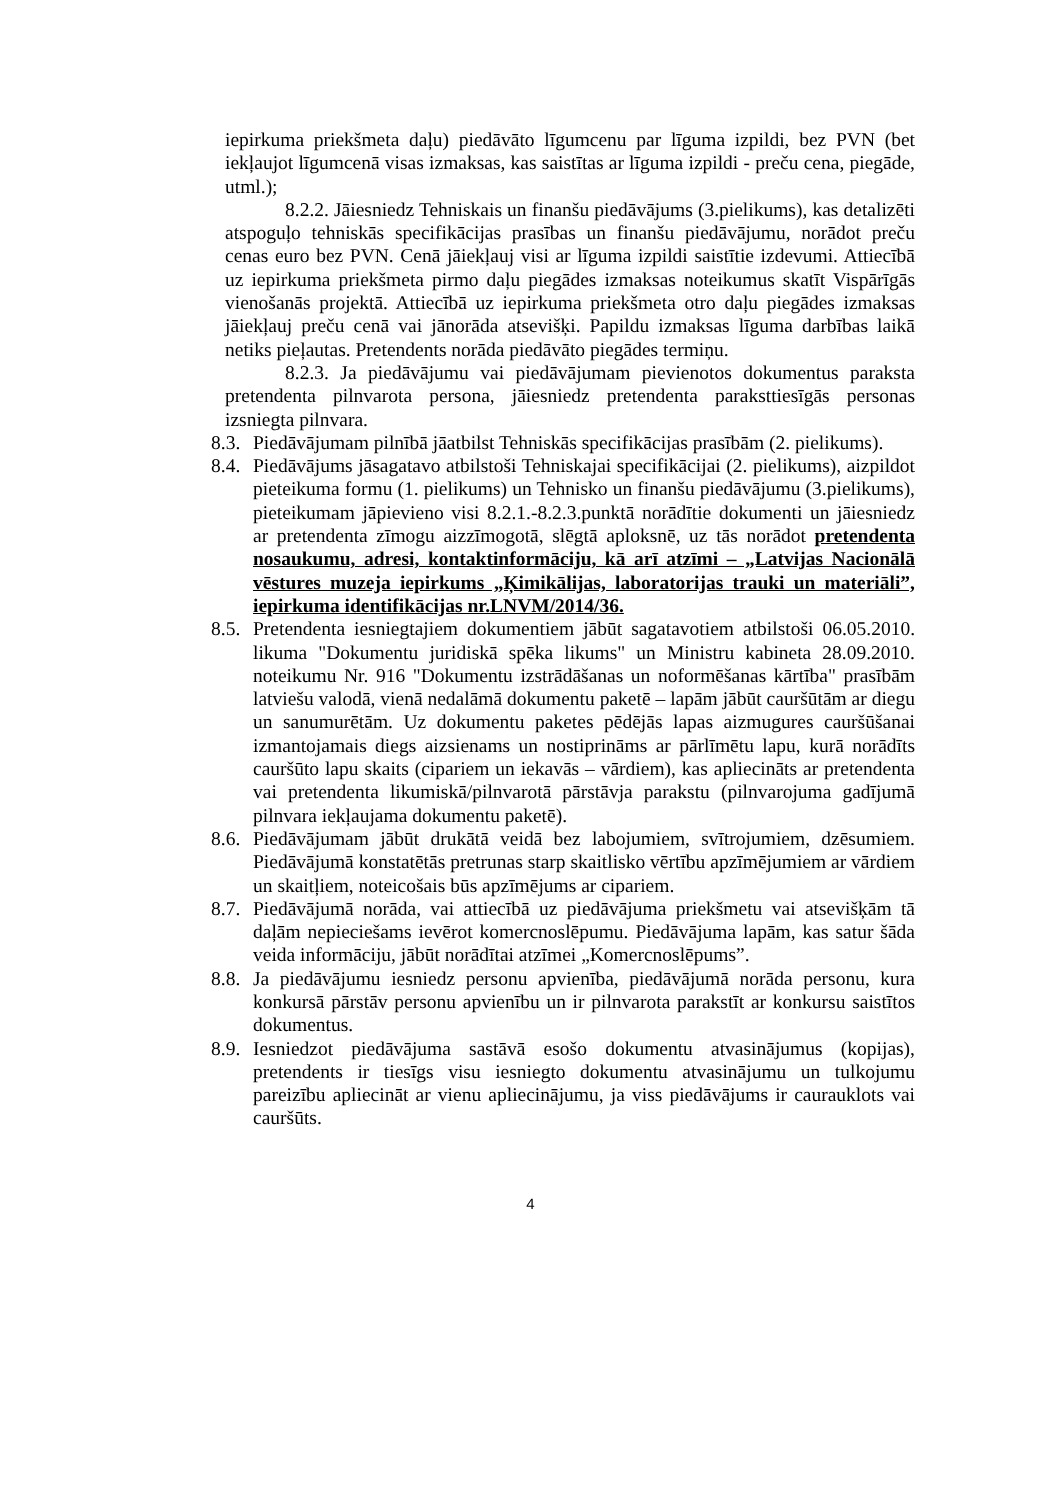iepirkuma priekšmeta daļu) piedāvāto līgumcenu par līguma izpildi, bez PVN (bet iekļaujot līgumcenā visas izmaksas, kas saistītas ar līguma izpildi - preču cena, piegāde, utml.);
8.2.2. Jāiesniedz Tehniskais un finanšu piedāvājums (3.pielikums), kas detalizēti atspoguļo tehniskās specifikācijas prasības un finanšu piedāvājumu, norādot preču cenas euro bez PVN. Cenā jāiekļauj visi ar līguma izpildi saistītie izdevumi. Attiecībā uz iepirkuma priekšmeta pirmo daļu piegādes izmaksas noteikumus skatīt Vispārīgās vienošanās projektā. Attiecībā uz iepirkuma priekšmeta otro daļu piegādes izmaksas jāiekļauj preču cenā vai jānorāda atsevišķi. Papildu izmaksas līguma darbības laikā netiks pieļautas. Pretendents norāda piedāvāto piegādes termiņu.
8.2.3. Ja piedāvājumu vai piedāvājumam pievienotos dokumentus paraksta pretendenta pilnvarota persona, jāiesniedz pretendenta paraksttiesīgās personas izsniegta pilnvara.
8.3.
Piedāvājumam pilnībā jāatbilst Tehniskās specifikācijas prasībām (2. pielikums).
8.4.
Piedāvājums jāsagatavo atbilstoši Tehniskajai specifikācijai (2. pielikums), aizpildot pieteikuma formu (1. pielikums) un Tehnisko un finanšu piedāvājumu (3.pielikums), pieteikumam jāpievieno visi 8.2.1.-8.2.3.punktā norādītie dokumenti un jāiesniedz ar pretendenta zīmogu aizzīmogotā, slēgtā aploksnē, uz tās norādot pretendenta nosaukumu, adresi, kontaktinformāciju, kā arī atzīmi – „Latvijas Nacionālā vēstures muzeja iepirkums „Ķimikālijas, laboratorijas trauki un materiāli”, iepirkuma identifikācijas nr.LNVM/2014/36.
8.5.
Pretendenta iesniegtajiem dokumentiem jābūt sagatavotiem atbilstoši 06.05.2010. likuma "Dokumentu juridiskā spēka likums" un Ministru kabineta 28.09.2010. noteikumu Nr. 916 "Dokumentu izstrādāšanas un noformēšanas kārtība" prasībām latviešu valodā, vienā nedalāmā dokumentu paketē – lapām jābūt cauršūtām ar diegu un sanumurētām. Uz dokumentu paketes pēdējās lapas aizmugures cauršūšanai izmantojamais diegs aizsienams un nostiprināms ar pārlīmētu lapu, kurā norādīts cauršūto lapu skaits (cipariem un iekavās – vārdiem), kas apliecināts ar pretendenta vai pretendenta likumiskā/pilnvarotā pārstāvja parakstu (pilnvarojuma gadījumā pilnvara iekļaujama dokumentu paketē).
8.6.
Piedāvājumam jābūt drukātā veidā bez labojumiem, svītrojumiem, dzēsumiem. Piedāvājumā konstatētās pretrunas starp skaitlisko vērtību apzīmējumiem ar vārdiem un skaitļiem, noteicošais būs apzīmējums ar cipariem.
8.7.
Piedāvājumā norāda, vai attiecībā uz piedāvājuma priekšmetu vai atsevišķām tā daļām nepieciešams ievērot komercnoslēpumu. Piedāvājuma lapām, kas satur šāda veida informāciju, jābūt norādītai atzīmei „Komercnoslēpums”.
8.8.
Ja piedāvājumu iesniedz personu apvienība, piedāvājumā norāda personu, kura konkursā pārstāv personu apvienību un ir pilnvarota parakstīt ar konkursu saistītos dokumentus.
8.9.
Iesniedzot piedāvājuma sastāvā esošo dokumentu atvasinājumus (kopijas), pretendents ir tiesīgs visu iesniegto dokumentu atvasinājumu un tulkojumu pareizību apliecināt ar vienu apliecinājumu, ja viss piedāvājums ir caurauklots vai cauršūts.
4